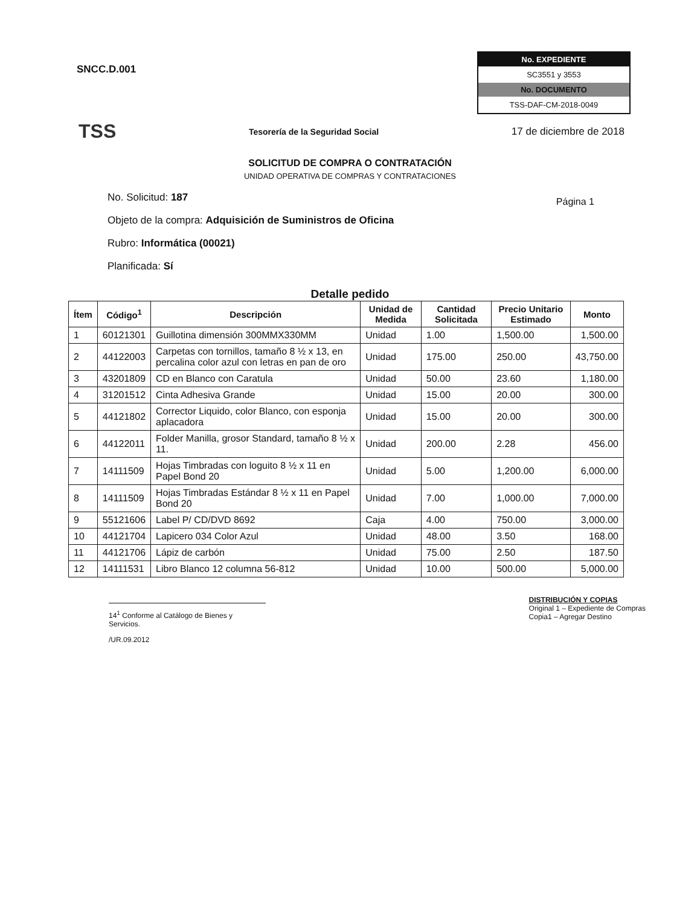SNCC.D.001
No. EXPEDIENTE
SC3551 y 3553
No. DOCUMENTO
TSS-DAF-CM-2018-0049
TSS
Tesorería de la Seguridad Social
17 de diciembre de 2018
Página 1
SOLICITUD DE COMPRA O CONTRATACIÓN
UNIDAD OPERATIVA DE COMPRAS Y CONTRATACIONES
No. Solicitud: 187
Objeto de la compra: Adquisición de Suministros de Oficina
Rubro: Informática (00021)
Planificada: Sí
Detalle pedido
| Ítem | Código<sup>1</sup> | Descripción | Unidad de Medida | Cantidad Solicitada | Precio Unitario Estimado | Monto |
| --- | --- | --- | --- | --- | --- | --- |
| 1 | 60121301 | Guillotina dimensión 300MMX330MM | Unidad | 1.00 | 1,500.00 | 1,500.00 |
| 2 | 44122003 | Carpetas con tornillos, tamaño 8 ½ x 13, en percalina color azul con letras en pan de oro | Unidad | 175.00 | 250.00 | 43,750.00 |
| 3 | 43201809 | CD en Blanco con Caratula | Unidad | 50.00 | 23.60 | 1,180.00 |
| 4 | 31201512 | Cinta Adhesiva Grande | Unidad | 15.00 | 20.00 | 300.00 |
| 5 | 44121802 | Corrector Liquido, color Blanco, con esponja aplacadora | Unidad | 15.00 | 20.00 | 300.00 |
| 6 | 44122011 | Folder Manilla, grosor Standard, tamaño 8 ½ x 11. | Unidad | 200.00 | 2.28 | 456.00 |
| 7 | 14111509 | Hojas Timbradas con loguito 8 ½ x 11 en Papel Bond 20 | Unidad | 5.00 | 1,200.00 | 6,000.00 |
| 8 | 14111509 | Hojas Timbradas Estándar 8 ½ x 11 en Papel Bond 20 | Unidad | 7.00 | 1,000.00 | 7,000.00 |
| 9 | 55121606 | Label P/ CD/DVD 8692 | Caja | 4.00 | 750.00 | 3,000.00 |
| 10 | 44121704 | Lapicero 034 Color Azul | Unidad | 48.00 | 3.50 | 168.00 |
| 11 | 44121706 | Lápiz de carbón | Unidad | 75.00 | 2.50 | 187.50 |
| 12 | 14111531 | Libro Blanco 12 columna 56-812 | Unidad | 10.00 | 500.00 | 5,000.00 |
14<sup>1</sup> Conforme al Catálogo de Bienes y Servicios.
/UR.09.2012
DISTRIBUCIÓN Y COPIAS
Original 1 – Expediente de Compras
Copia1 – Agregar Destino